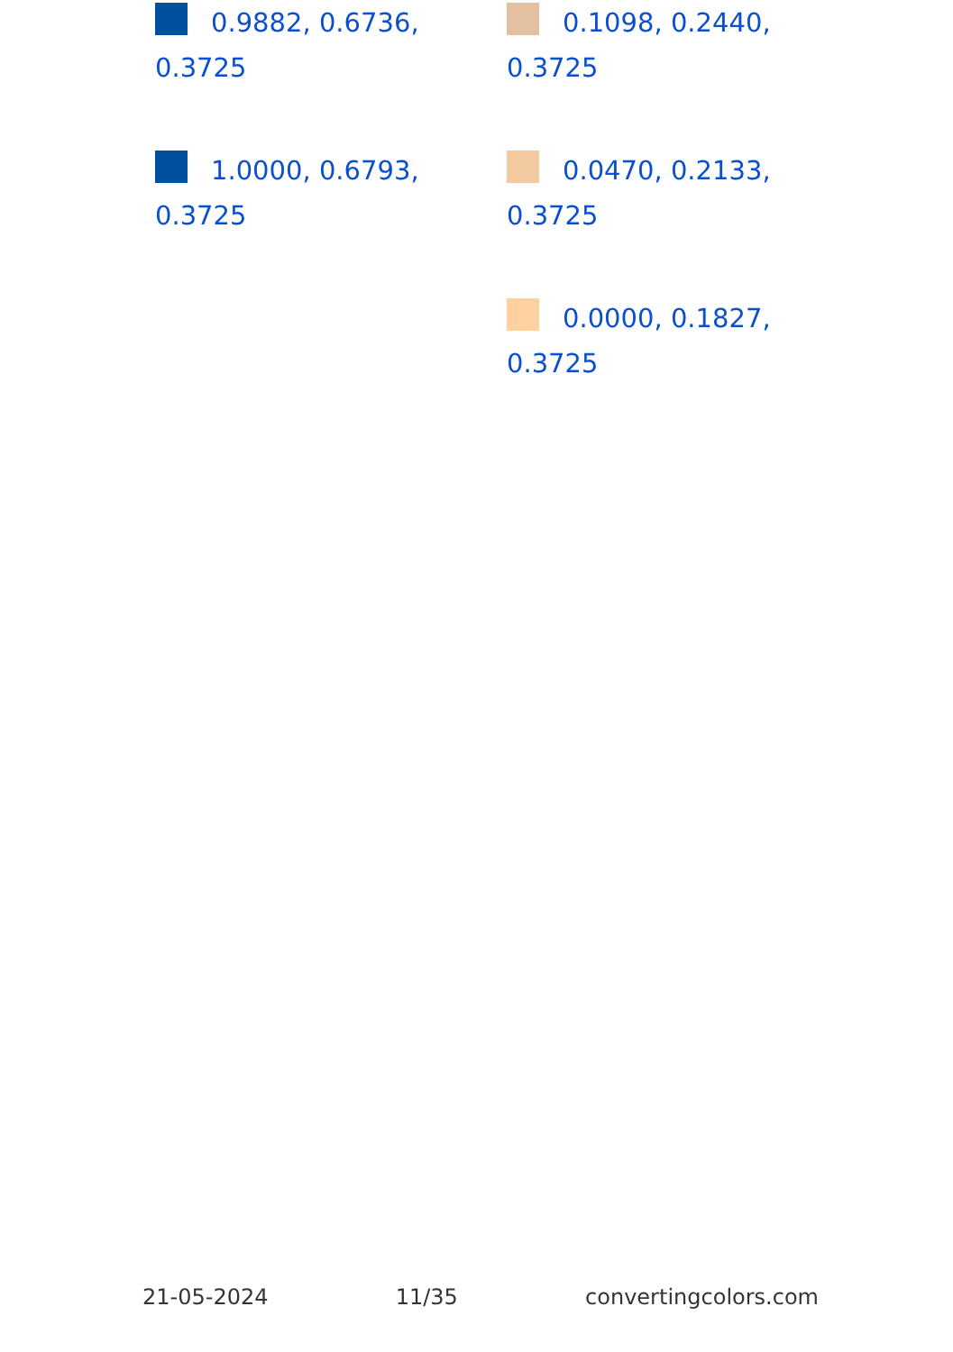0.9882, 0.6736, 0.3725
1.0000, 0.6793, 0.3725
0.1098, 0.2440, 0.3725
0.0470, 0.2133, 0.3725
0.0000, 0.1827, 0.3725
21-05-2024 11/35 convertingcolors.com